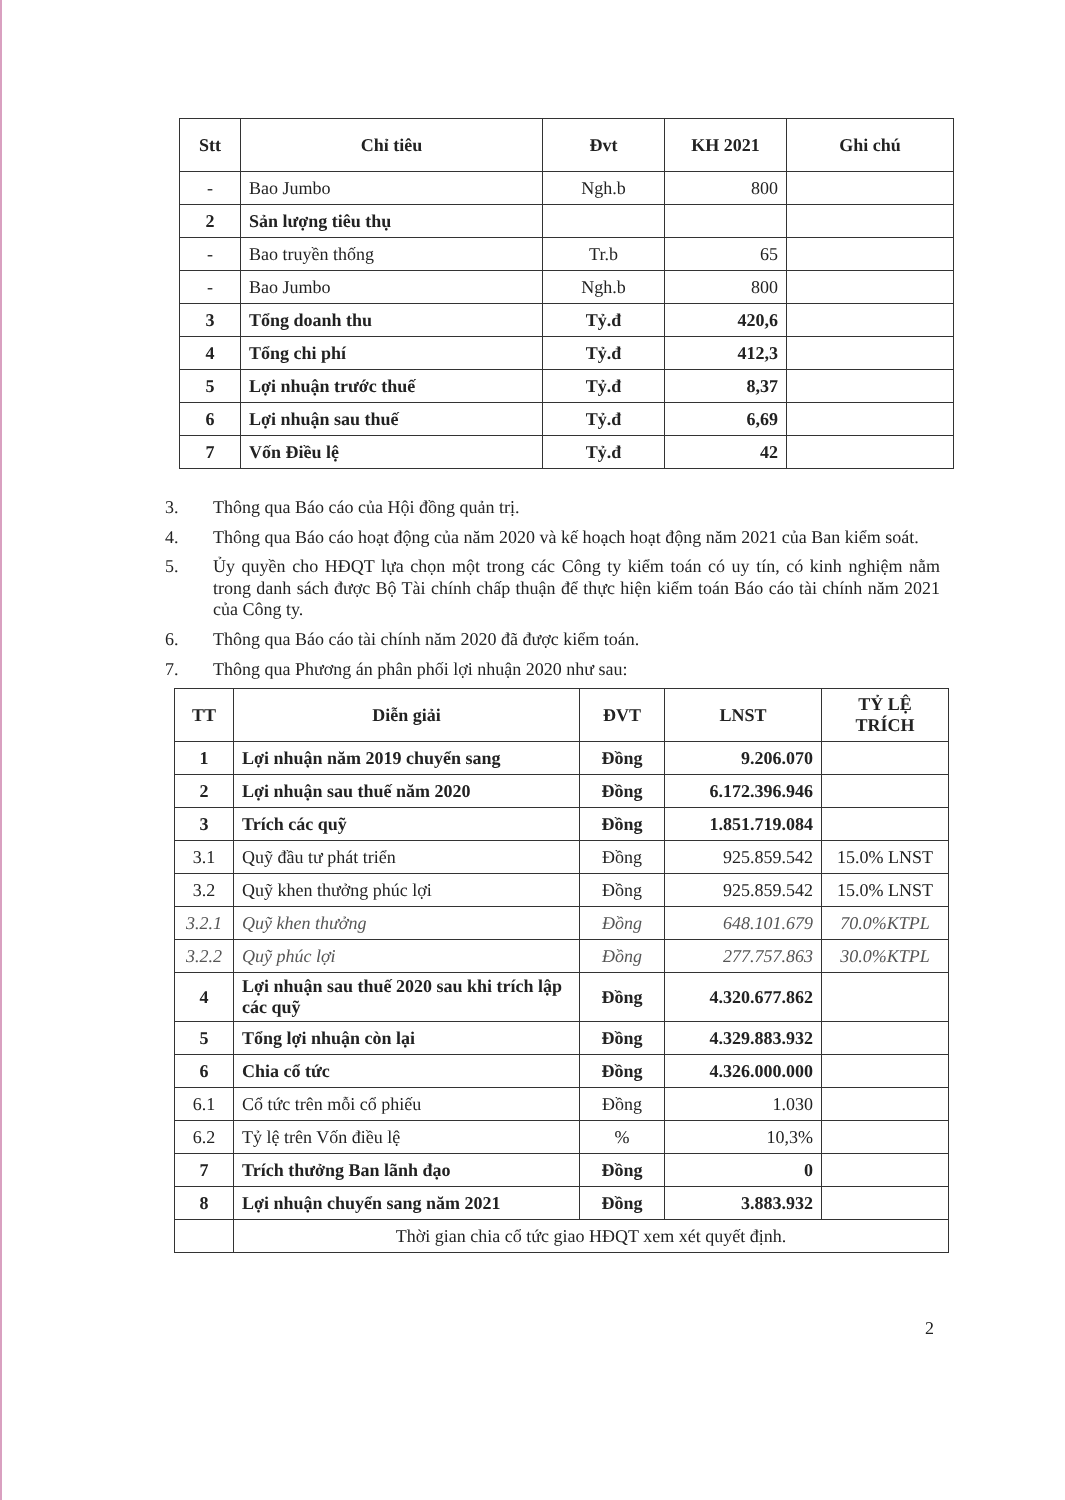| Stt | Chỉ tiêu | Đvt | KH 2021 | Ghi chú |
| --- | --- | --- | --- | --- |
| - | Bao Jumbo | Ngh.b | 800 | |
| 2 | Sản lượng tiêu thụ | | | |
| - | Bao truyền thống | Tr.b | 65 | |
| - | Bao Jumbo | Ngh.b | 800 | |
| 3 | Tổng doanh thu | Tỷ.đ | 420,6 | |
| 4 | Tổng chi phí | Tỷ.đ | 412,3 | |
| 5 | Lợi nhuận trước thuế | Tỷ.đ | 8,37 | |
| 6 | Lợi nhuận sau thuế | Tỷ.đ | 6,69 | |
| 7 | Vốn Điều lệ | Tỷ.đ | 42 | |
3. Thông qua Báo cáo của Hội đồng quản trị.
4. Thông qua Báo cáo hoạt động của năm 2020 và kế hoạch hoạt động năm 2021 của Ban kiểm soát.
5. Ủy quyền cho HĐQT lựa chọn một trong các Công ty kiểm toán có uy tín, có kinh nghiệm nằm trong danh sách được Bộ Tài chính chấp thuận để thực hiện kiểm toán Báo cáo tài chính năm 2021 của Công ty.
6. Thông qua Báo cáo tài chính năm 2020 đã được kiểm toán.
7. Thông qua Phương án phân phối lợi nhuận 2020 như sau:
| TT | Diễn giải | ĐVT | LNST | TỶ LỆ TRÍCH |
| --- | --- | --- | --- | --- |
| 1 | Lợi nhuận năm 2019 chuyển sang | Đồng | 9.206.070 | |
| 2 | Lợi nhuận sau thuế năm 2020 | Đồng | 6.172.396.946 | |
| 3 | Trích các quỹ | Đồng | 1.851.719.084 | |
| 3.1 | Quỹ đầu tư phát triển | Đồng | 925.859.542 | 15.0% LNST |
| 3.2 | Quỹ khen thưởng phúc lợi | Đồng | 925.859.542 | 15.0% LNST |
| 3.2.1 | Quỹ khen thưởng | Đồng | 648.101.679 | 70.0%KTPL |
| 3.2.2 | Quỹ phúc lợi | Đồng | 277.757.863 | 30.0%KTPL |
| 4 | Lợi nhuận sau thuế 2020 sau khi trích lập các quỹ | Đồng | 4.320.677.862 | |
| 5 | Tổng lợi nhuận còn lại | Đồng | 4.329.883.932 | |
| 6 | Chia cổ tức | Đồng | 4.326.000.000 | |
| 6.1 | Cổ tức trên mỗi cổ phiếu | Đồng | 1.030 | |
| 6.2 | Tỷ lệ trên Vốn điều lệ | % | 10,3% | |
| 7 | Trích thưởng Ban lãnh đạo | Đồng | 0 | |
| 8 | Lợi nhuận chuyển sang năm 2021 | Đồng | 3.883.932 | |
| | Thời gian chia cổ tức giao HĐQT xem xét quyết định. | | | |
2